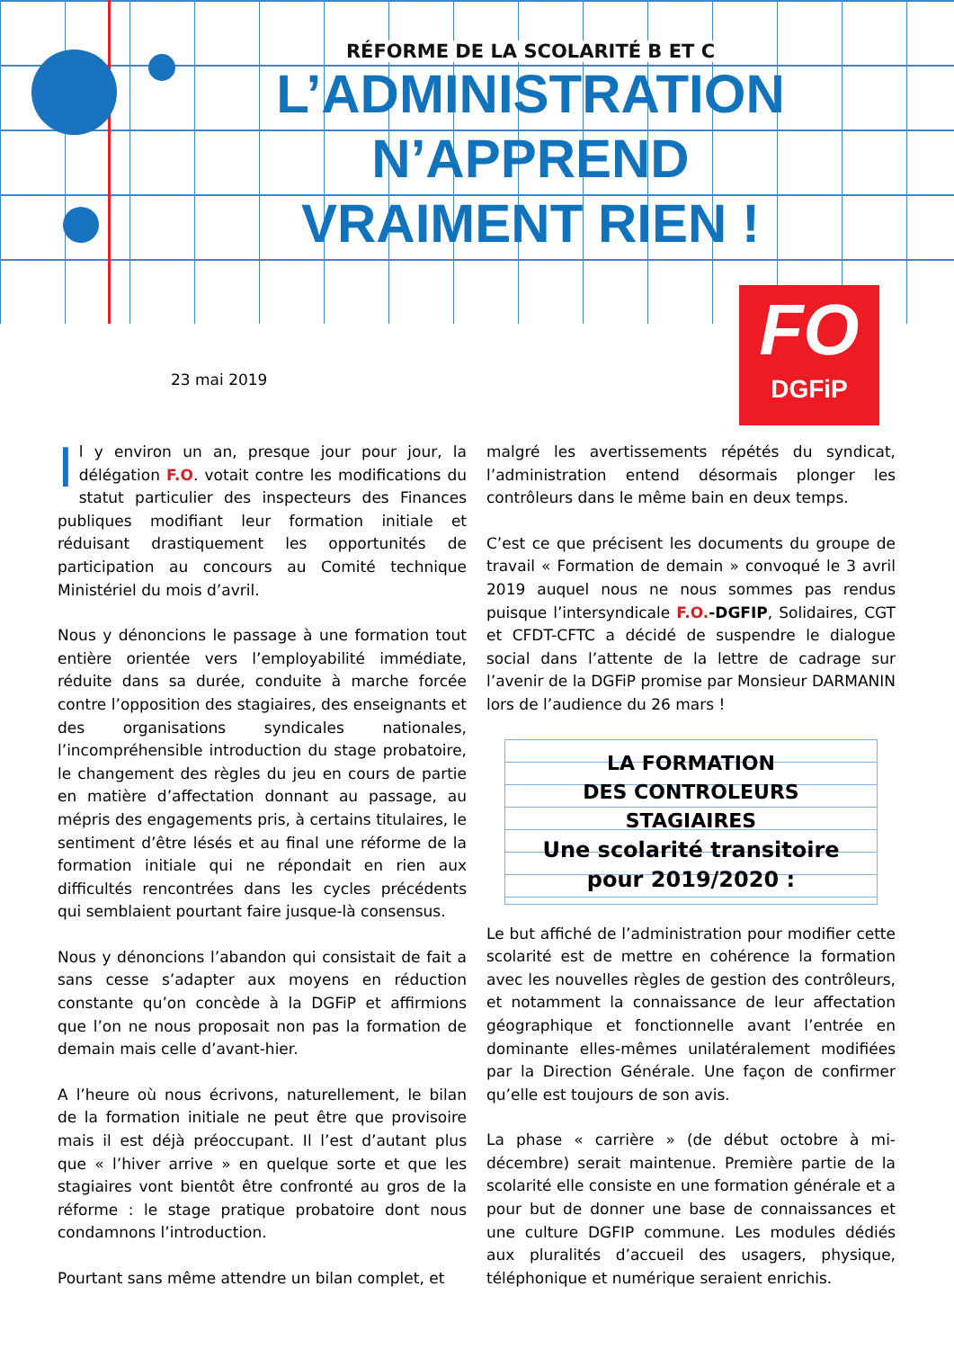RÉFORME DE LA SCOLARITÉ B ET C
L’ADMINISTRATION
N’APPREND
VRAIMENT RIEN !
FO
DGFiP
23 mai 2019
Il y environ un an, presque jour pour jour, la délégation F.O. votait contre les modifications du statut particulier des inspecteurs des Finances publiques modifiant leur formation initiale et réduisant drastiquement les opportunités de participation au concours au Comité technique Ministériel du mois d’avril.
Nous y dénoncions le passage à une formation tout entière orientée vers l’employabilité immédiate, réduite dans sa durée, conduite à marche forcée contre l’opposition des stagiaires, des enseignants et des organisations syndicales nationales, l’incompréhensible introduction du stage probatoire, le changement des règles du jeu en cours de partie en matière d’affectation donnant au passage, au mépris des engagements pris, à certains titulaires, le sentiment d’être lésés et au final une réforme de la formation initiale qui ne répondait en rien aux difficultés rencontrées dans les cycles précédents qui semblaient pourtant faire jusque-là consensus.
Nous y dénoncions l’abandon qui consistait de fait a sans cesse s’adapter aux moyens en réduction constante qu’on concède à la DGFiP et affirmions que l’on ne nous proposait non pas la formation de demain mais celle d’avant-hier.
A l’heure où nous écrivons, naturellement, le bilan de la formation initiale ne peut être que provisoire mais il est déjà préoccupant. Il l’est d’autant plus que « l’hiver arrive » en quelque sorte et que les stagiaires vont bientôt être confronté au gros de la réforme : le stage pratique probatoire dont nous condamnons l’introduction.
Pourtant sans même attendre un bilan complet, et
malgré les avertissements répétés du syndicat, l’administration entend désormais plonger les contrôleurs dans le même bain en deux temps.
C’est ce que précisent les documents du groupe de travail « Formation de demain » convoqué le 3 avril 2019 auquel nous ne nous sommes pas rendus puisque l’intersyndicale F.O.-DGFIP, Solidaires, CGT et CFDT-CFTC a décidé de suspendre le dialogue social dans l’attente de la lettre de cadrage sur l’avenir de la DGFiP promise par Monsieur DARMANIN lors de l’audience du 26 mars !
LA FORMATION
DES CONTROLEURS
STAGIAIRES
Une scolarité transitoire
pour 2019/2020 :
Le but affiché de l’administration pour modifier cette scolarité est de mettre en cohérence la formation avec les nouvelles règles de gestion des contrôleurs, et notamment la connaissance de leur affectation géographique et fonctionnelle avant l’entrée en dominante elles-mêmes unilatéralement modifiées par la Direction Générale. Une façon de confirmer qu’elle est toujours de son avis.
La phase « carrière » (de début octobre à mi-décembre) serait maintenue. Première partie de la scolarité elle consiste en une formation générale et a pour but de donner une base de connaissances et une culture DGFIP commune. Les modules dédiés aux pluralités d’accueil des usagers, physique, téléphonique et numérique seraient enrichis.